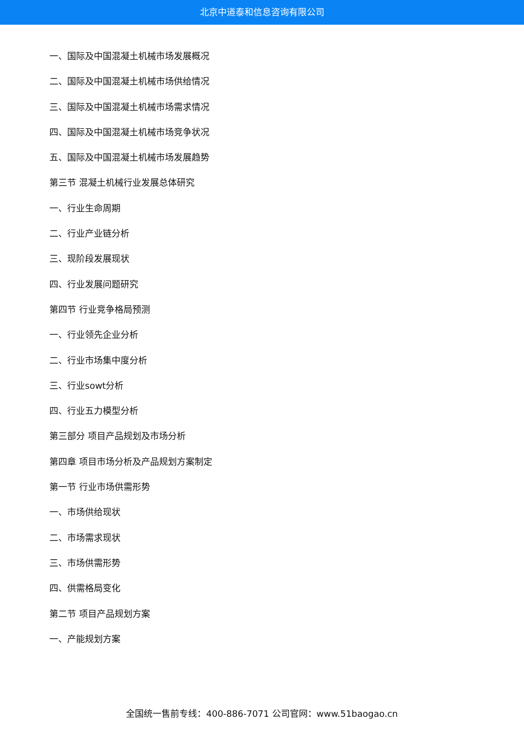北京中道泰和信息咨询有限公司
一、国际及中国混凝土机械市场发展概况
二、国际及中国混凝土机械市场供给情况
三、国际及中国混凝土机械市场需求情况
四、国际及中国混凝土机械市场竞争状况
五、国际及中国混凝土机械市场发展趋势
第三节 混凝土机械行业发展总体研究
一、行业生命周期
二、行业产业链分析
三、现阶段发展现状
四、行业发展问题研究
第四节 行业竞争格局预测
一、行业领先企业分析
二、行业市场集中度分析
三、行业sowt分析
四、行业五力模型分析
第三部分 项目产品规划及市场分析
第四章 项目市场分析及产品规划方案制定
第一节 行业市场供需形势
一、市场供给现状
二、市场需求现状
三、市场供需形势
四、供需格局变化
第二节 项目产品规划方案
一、产能规划方案
全国统一售前专线：400-886-7071 公司官网：www.51baogao.cn